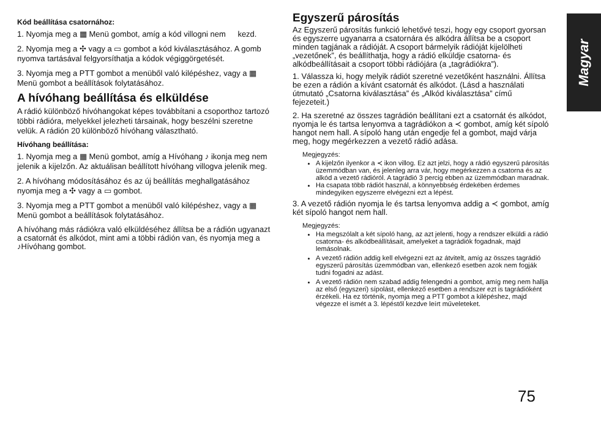Magyar
Kód beállítása csatornához:
1. Nyomja meg a ▦ Menü gombot, amíg a kód villogni nem kezd.
2. Nyomja meg a ✣ vagy a ▭ gombot a kód kiválasztásához. A gomb nyomva tartásával felgyorsíthatja a kódok végiggörgetését.
3. Nyomja meg a PTT gombot a menüből való kilépéshez, vagy a ▦ Menü gombot a beállítások folytatásához.
A hívóhang beállítása és elküldése
A rádió különböző hívóhangokat képes továbbítani a csoporthoz tartozó többi rádióra, melyekkel jelezheti társainak, hogy beszélni szeretne velük. A rádión 20 különböző hívóhang választható.
Hívóhang beállítása:
1. Nyomja meg a ▦ Menü gombot, amíg a Hívóhang ♪ ikonja meg nem jelenik a kijelzőn. Az aktuálisan beállított hívóhang villogva jelenik meg.
2. A hívóhang módosításához és az új beállítás meghallgatásához nyomja meg a ✣ vagy a ▭ gombot.
3. Nyomja meg a PTT gombot a menüből való kilépéshez, vagy a ▦ Menü gombot a beállítások folytatásához.
A hívóhang más rádiókra való elküldéséhez állítsa be a rádión ugyanazt a csatornát és alkódot, mint ami a többi rádión van, és nyomja meg a ♪Hívóhang gombot.
Egyszerű párosítás
Az Egyszerű párosítás funkció lehetővé teszi, hogy egy csoport gyorsan és egyszerre ugyanarra a csatornára és alkódra állítsa be a csoport minden tagjának a rádióját. A csoport bármelyik rádióját kijelölheti „vezetőnek”, és beállíthatja, hogy a rádió elküldje csatorna- és alkódbeállításait a csoport többi rádiójára (a „tagrádiókra”).
1. Válassza ki, hogy melyik rádiót szeretné vezetőként használni. Állítsa be ezen a rádión a kívánt csatornát és alkódot. (Lásd a használati útmutató „Csatorna kiválasztása” és „Alkód kiválasztása” című fejezeteit.)
2. Ha szeretné az összes tagrádión beállítani ezt a csatornát és alkódot, nyomja le és tartsa lenyomva a tagrádiókon a ≺ gombot, amíg két sípoló hangot nem hall. A sípoló hang után engedje fel a gombot, majd várja meg, hogy megérkezzen a vezető rádió adása.
Megjegyzés:
A kijelzőn ilyenkor a ≺ ikon villog. Ez azt jelzi, hogy a rádió egyszerű párosítás üzemmódban van, és jelenleg arra vár, hogy megérkezzen a csatorna és az alkód a vezető rádióról. A tagrádió 3 percig ebben az üzemmódban maradnak.
Ha csapata több rádiót használ, a könnyebbség érdekében érdemes mindegyiken egyszerre elvégezni ezt a lépést.
3. A vezető rádión nyomja le és tartsa lenyomva addig a ≺ gombot, amíg két sípoló hangot nem hall.
Megjegyzés:
Ha megszólalt a két sípoló hang, az azt jelenti, hogy a rendszer elküldi a rádió csatorna- és alkódbeállításait, amelyeket a tagrádiók fogadnak, majd lemásolnak.
A vezető rádión addig kell elvégezni ezt az átvitelt, amíg az összes tagrádió egyszerű párosítás üzemmódban van, ellenkező esetben azok nem fogják tudni fogadni az adást.
A vezető rádión nem szabad addig felengedni a gombot, amíg meg nem hallja az első (egyszeri) sípolást, ellenkező esetben a rendszer ezt is tagrádióként érzékeli. Ha ez történik, nyomja meg a PTT gombot a kilépéshez, majd végezze el ismét a 3. lépéstől kezdve leírt műveleteket.
75